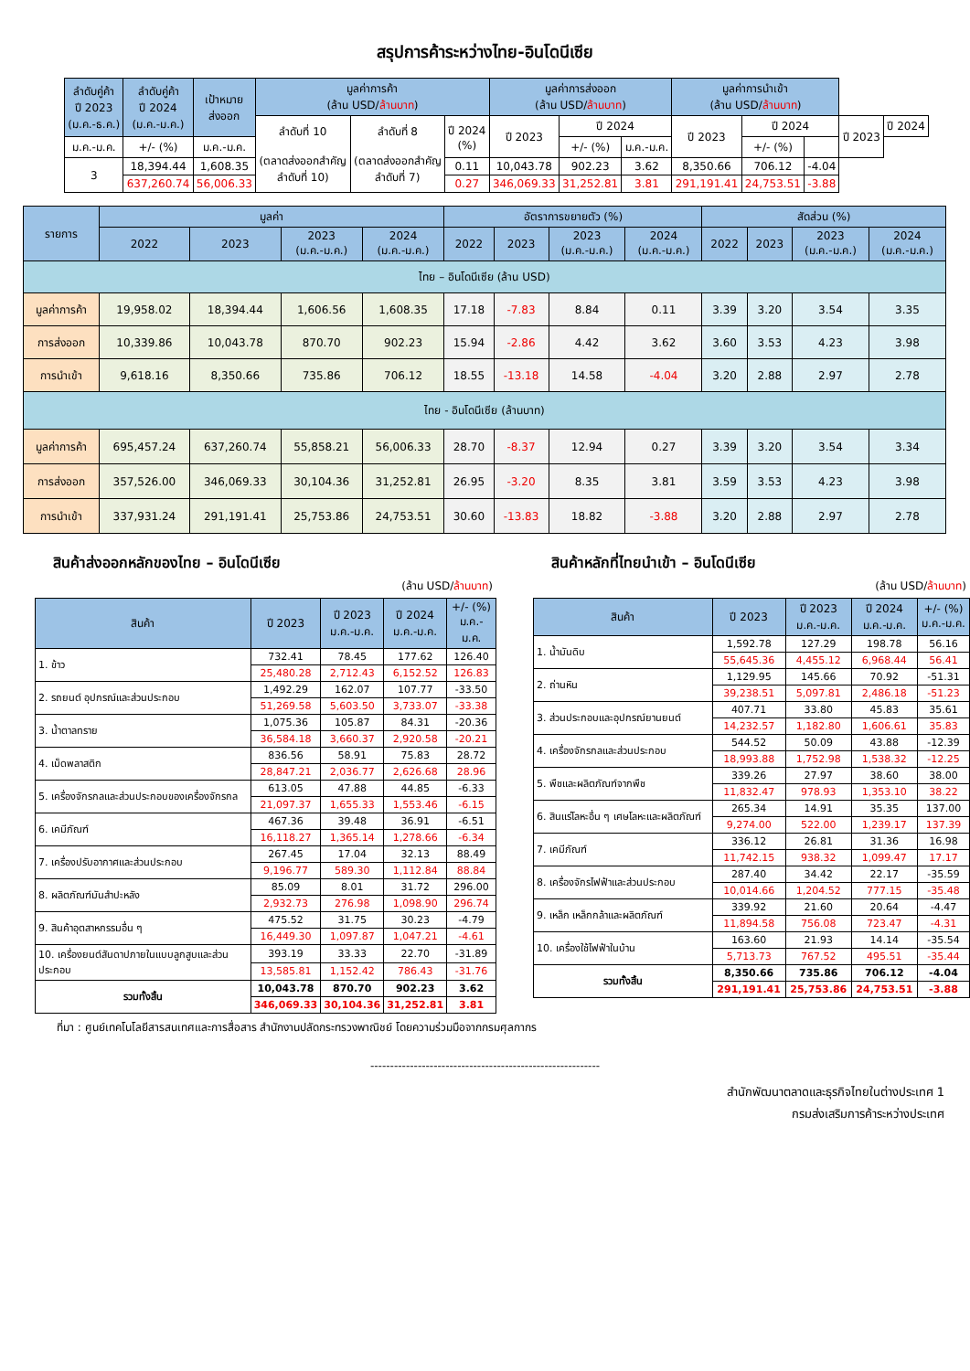สรุปการค้าระหว่างไทย-อินโดนีเซีย
| ลำดับคู่ค้า ปี 2023 (ม.ค.-ธ.ค.) | ลำดับคู่ค้า ปี 2024 (ม.ค.-ม.ค.) | เป้าหมาย ส่งออก | มูลค่าการค้า (ล้าน USD/ ล้านบาท ) | | | มูลค่าการส่งออก (ล้าน USD/ ล้านบาท ) | | | มูลค่าการนำเข้า (ล้าน USD/ ล้านบาท ) | | | | |
| --- | --- | --- | --- | --- | --- | --- | --- | --- | --- | --- | --- | --- | --- |
| | | | ลำดับที่ 10 (ตลาดส่งออกสำคัญ ลำดับที่ 10) | ลำดับที่ 8 (ตลาดส่งออกสำคัญ ลำดับที่ 7) | ปี 2024 (%) | ปี 2023 | ปี 2024 | | ปี 2023 | ปี 2024 | | ปี 2023 | ปี 2024 |
| ม.ค.-ม.ค. | +/- (%) | ม.ค.-ม.ค. | | | | | +/- (%) | ม.ค.-ม.ค. | | +/- (%) | | | |
| 3 | 18,394.44 | 1,608.35 | | | 0.11 | 10,043.78 | 902.23 | 3.62 | 8,350.66 | 706.12 | -4.04 | | |
| | 637,260.74 | 56,006.33 | | | 0.27 | 346,069.33 | 31,252.81 | 3.81 | 291,191.41 | 24,753.51 | -3.88 | | |
| รายการ | มูลค่า | | | | อัตราการขยายตัว (%) | | | | สัดส่วน (%) | | | |
| --- | --- | --- | --- | --- | --- | --- | --- | --- | --- | --- | --- | --- |
| | 2022 | 2023 | 2023 (ม.ค.-ม.ค.) | 2024 (ม.ค.-ม.ค.) | 2022 | 2023 | 2023 (ม.ค.-ม.ค.) | 2024 (ม.ค.-ม.ค.) | 2022 | 2023 | 2023 (ม.ค.-ม.ค.) | 2024 (ม.ค.-ม.ค.) |
| ไทย – อินโดนีเซีย (ล้าน USD) | | | | | | | | | | | | |
| มูลค่าการค้า | 19,958.02 | 18,394.44 | 1,606.56 | 1,608.35 | 17.18 | -7.83 | 8.84 | 0.11 | 3.39 | 3.20 | 3.54 | 3.35 |
| การส่งออก | 10,339.86 | 10,043.78 | 870.70 | 902.23 | 15.94 | -2.86 | 4.42 | 3.62 | 3.60 | 3.53 | 4.23 | 3.98 |
| การนำเข้า | 9,618.16 | 8,350.66 | 735.86 | 706.12 | 18.55 | -13.18 | 14.58 | -4.04 | 3.20 | 2.88 | 2.97 | 2.78 |
| ไทย - อินโดนีเซีย (ล้านบาท) | | | | | | | | | | | | |
| มูลค่าการค้า | 695,457.24 | 637,260.74 | 55,858.21 | 56,006.33 | 28.70 | -8.37 | 12.94 | 0.27 | 3.39 | 3.20 | 3.54 | 3.34 |
| การส่งออก | 357,526.00 | 346,069.33 | 30,104.36 | 31,252.81 | 26.95 | -3.20 | 8.35 | 3.81 | 3.59 | 3.53 | 4.23 | 3.98 |
| การนำเข้า | 337,931.24 | 291,191.41 | 25,753.86 | 24,753.51 | 30.60 | -13.83 | 18.82 | -3.88 | 3.20 | 2.88 | 2.97 | 2.78 |
สินค้าส่งออกหลักของไทย – อินโดนีเซีย
(ล้าน USD/ล้านบาท)
| สินค้า | ปี 2023 | ปี 2023 ม.ค.-ม.ค. | ปี 2024 ม.ค.-ม.ค. | +/- (%) ม.ค.-ม.ค. |
| --- | --- | --- | --- | --- |
| 1. ข้าว | 732.41 | 78.45 | 177.62 | 126.40 |
| | 25,480.28 | 2,712.43 | 6,152.52 | 126.83 |
| 2. รถยนต์ อุปกรณ์และส่วนประกอบ | 1,492.29 | 162.07 | 107.77 | -33.50 |
| | 51,269.58 | 5,603.50 | 3,733.07 | -33.38 |
| 3. น้ำตาลทราย | 1,075.36 | 105.87 | 84.31 | -20.36 |
| | 36,584.18 | 3,660.37 | 2,920.58 | -20.21 |
| 4. เม็ดพลาสติก | 836.56 | 58.91 | 75.83 | 28.72 |
| | 28,847.21 | 2,036.77 | 2,626.68 | 28.96 |
| 5. เครื่องจักรกลและส่วนประกอบของเครื่องจักรกล | 613.05 | 47.88 | 44.85 | -6.33 |
| | 21,097.37 | 1,655.33 | 1,553.46 | -6.15 |
| 6. เคมีภัณฑ์ | 467.36 | 39.48 | 36.91 | -6.51 |
| | 16,118.27 | 1,365.14 | 1,278.66 | -6.34 |
| 7. เครื่องปรับอากาศและส่วนประกอบ | 267.45 | 17.04 | 32.13 | 88.49 |
| | 9,196.77 | 589.30 | 1,112.84 | 88.84 |
| 8. ผลิตภัณฑ์มันสำปะหลัง | 85.09 | 8.01 | 31.72 | 296.00 |
| | 2,932.73 | 276.98 | 1,098.90 | 296.74 |
| 9. สินค้าอุตสาหกรรมอื่น ๆ | 475.52 | 31.75 | 30.23 | -4.79 |
| | 16,449.30 | 1,097.87 | 1,047.21 | -4.61 |
| 10. เครื่องยนต์สันดาปภายในแบบลูกสูบและส่วนประกอบ | 393.19 | 33.33 | 22.70 | -31.89 |
| | 13,585.81 | 1,152.42 | 786.43 | -31.76 |
| รวมทั้งสิ้น | 10,043.78 | 870.70 | 902.23 | 3.62 |
| | 346,069.33 | 30,104.36 | 31,252.81 | 3.81 |
สินค้าหลักที่ไทยนำเข้า – อินโดนีเซีย
(ล้าน USD/ล้านบาท)
| สินค้า | ปี 2023 | ปี 2023 ม.ค.-ม.ค. | ปี 2024 ม.ค.-ม.ค. | +/- (%) ม.ค.-ม.ค. |
| --- | --- | --- | --- | --- |
| 1. น้ำมันดิบ | 1,592.78 | 127.29 | 198.78 | 56.16 |
| | 55,645.36 | 4,455.12 | 6,968.44 | 56.41 |
| 2. ถ่านหิน | 1,129.95 | 145.66 | 70.92 | -51.31 |
| | 39,238.51 | 5,097.81 | 2,486.18 | -51.23 |
| 3. ส่วนประกอบและอุปกรณ์ยานยนต์ | 407.71 | 33.80 | 45.83 | 35.61 |
| | 14,232.57 | 1,182.80 | 1,606.61 | 35.83 |
| 4. เครื่องจักรกลและส่วนประกอบ | 544.52 | 50.09 | 43.88 | -12.39 |
| | 18,993.88 | 1,752.98 | 1,538.32 | -12.25 |
| 5. พืชและผลิตภัณฑ์จากพืช | 339.26 | 27.97 | 38.60 | 38.00 |
| | 11,832.47 | 978.93 | 1,353.10 | 38.22 |
| 6. สินแร่โลหะอื่น ๆ เศษโลหะและผลิตภัณฑ์ | 265.34 | 14.91 | 35.35 | 137.00 |
| | 9,274.00 | 522.00 | 1,239.17 | 137.39 |
| 7. เคมีภัณฑ์ | 336.12 | 26.81 | 31.36 | 16.98 |
| | 11,742.15 | 938.32 | 1,099.47 | 17.17 |
| 8. เครื่องจักรไฟฟ้าและส่วนประกอบ | 287.40 | 34.42 | 22.17 | -35.59 |
| | 10,014.66 | 1,204.52 | 777.15 | -35.48 |
| 9. เหล็ก เหล็กกล้าและผลิตภัณฑ์ | 339.92 | 21.60 | 20.64 | -4.47 |
| | 11,894.58 | 756.08 | 723.47 | -4.31 |
| 10. เครื่องใช้ไฟฟ้าในบ้าน | 163.60 | 21.93 | 14.14 | -35.54 |
| | 5,713.73 | 767.52 | 495.51 | -35.44 |
| รวมทั้งสิ้น | 8,350.66 | 735.86 | 706.12 | -4.04 |
| | 291,191.41 | 25,753.86 | 24,753.51 | -3.88 |
ที่มา : ศูนย์เทคโนโลยีสารสนเทศและการสื่อสาร สำนักงานปลัดกระทรวงพาณิชย์ โดยความร่วมมือจากกรมศุลกากร
----------------------------------------------------------
สำนักพัฒนาตลาดและธุรกิจไทยในต่างประเทศ 1
กรมส่งเสริมการค้าระหว่างประเทศ